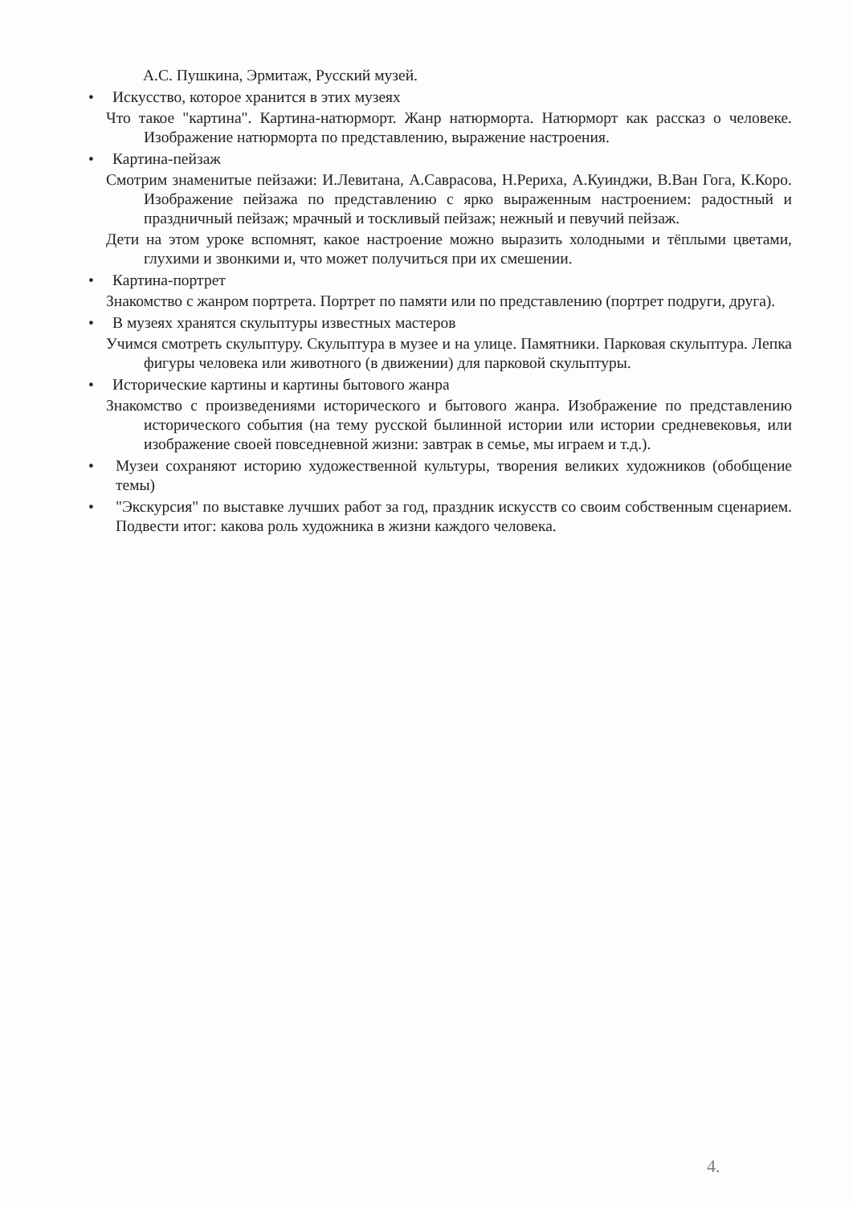А.С. Пушкина, Эрмитаж, Русский музей.
• Искусство, которое хранится в этих музеях
Что такое "картина". Картина-натюрморт. Жанр натюрморта. Натюрморт как рассказ о человеке. Изображение натюрморта по представлению, выражение настроения.
• Картина-пейзаж
Смотрим знаменитые пейзажи: И.Левитана, А.Саврасова, Н.Рериха, А.Куинджи, В.Ван Гога, К.Коро. Изображение пейзажа по представлению с ярко выраженным настроением: радостный и праздничный пейзаж; мрачный и тоскливый пейзаж; нежный и певучий пейзаж.
Дети на этом уроке вспомнят, какое настроение можно выразить холодными и тёплыми цветами, глухими и звонкими и, что может получиться при их смешении.
• Картина-портрет
Знакомство с жанром портрета. Портрет по памяти или по представлению (портрет подруги, друга).
• В музеях хранятся скульптуры известных мастеров
Учимся смотреть скульптуру. Скульптура в музее и на улице. Памятники. Парковая скульптура. Лепка фигуры человека или животного (в движении) для парковой скульптуры.
• Исторические картины и картины бытового жанра
Знакомство с произведениями исторического и бытового жанра. Изображение по представлению исторического события (на тему русской былинной истории или истории средневековья, или изображение своей повседневной жизни: завтрак в семье, мы играем и т.д.).
• Музеи сохраняют историю художественной культуры, творения великих художников (обобщение темы)
• "Экскурсия" по выставке лучших работ за год, праздник искусств со своим собственным сценарием. Подвести итог: какова роль художника в жизни каждого человека.
4.